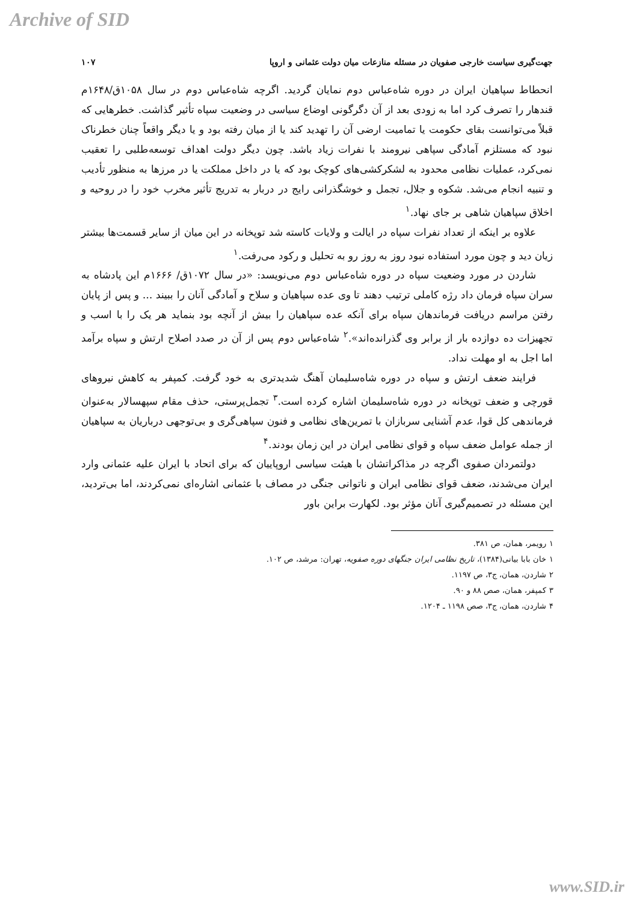Archive of SID
جهت‌گیری سیاست خارجی صفویان در مسئله منازعات میان دولت عثمانی و اروپا ۱۰۷
انحطاط سپاهیان ایران در دوره شاه‌عباس دوم نمایان گردید. اگرچه شاه‌عباس دوم در سال ۱۰۵۸ق/۱۶۴۸م قندهار را تصرف کرد اما به زودی بعد از آن دگرگونی اوضاع سیاسی در وضعیت سپاه تأثیر گذاشت. خطرهایی که قبلاً می‌توانست بقای حکومت یا تمامیت ارضی آن را تهدید کند یا از میان رفته بود و یا دیگر واقعاً چنان خطرناک نبود که مستلزم آمادگی سپاهی نیرومند با نفرات زیاد باشد. چون دیگر دولت اهداف توسعه‌طلبی را تعقیب نمی‌کرد، عملیات نظامی محدود به لشکرکشی‌های کوچک بود که یا در داخل مملکت یا در مرزها به منظور تأدیب و تنبیه انجام می‌شد. شکوه و جلال، تجمل و خوشگذرانی رایج در دربار به تدریج تأثیر مخرب خود را در روحیه و اخلاق سپاهیان شاهی بر جای نهاد.<sup>۱</sup>
علاوه بر اینکه از تعداد نفرات سپاه در ایالت و ولایات کاسته شد توپخانه در این میان از سایر قسمت‌ها بیشتر زیان دید و چون مورد استفاده نبود روز به روز رو به تحلیل و رکود می‌رفت.<sup>۱</sup>
شاردن در مورد وضعیت سپاه در دوره شاه‌عباس دوم می‌نویسد: «در سال ۱۰۷۲ق/ ۱۶۶۶م این پادشاه به سران سپاه فرمان داد رژه کاملی ترتیب دهند تا وی عده سپاهیان و سلاح و آمادگی آنان را ببیند ... و پس از پایان رفتن مراسم دریافت فرماندهان سپاه برای آنکه عده سپاهیان را بیش از آنچه بود بنماید هر یک را با اسب و تجهیزات ده دوازده بار از برابر وی گذرانده‌اند».<sup>۲</sup> شاه‌عباس دوم پس از آن در صدد اصلاح ارتش و سپاه برآمد اما اجل به او مهلت نداد.
فرایند ضعف ارتش و سپاه در دوره شاه‌سلیمان آهنگ شدیدتری به خود گرفت. کمپفر به کاهش نیروهای قورچی و ضعف توپخانه در دوره شاه‌سلیمان اشاره کرده است.<sup>۳</sup> تجمل‌پرستی، حذف مقام سپهسالار به‌عنوان فرماندهی کل قوا، عدم آشنایی سربازان با تمرین‌های نظامی و فنون سپاهی‌گری و بی‌توجهی درباریان به سپاهیان از جمله عوامل ضعف سپاه و قوای نظامی ایران در این زمان بودند.<sup>۴</sup>
دولتمردان صفوی اگرچه در مذاکراتشان با هیئت سیاسی اروپاییان که برای اتحاد با ایران علیه عثمانی وارد ایران می‌شدند، ضعف قوای نظامی ایران و ناتوانی جنگی در مصاف با عثمانی اشاره‌ای نمی‌کردند، اما بی‌تردید، این مسئله در تصمیم‌گیری آنان مؤثر بود. لکهارت براین باور
۱ رویمر، همان، ص ۳۸۱.
۱ خان بابا بیانی(۱۳۸۴)، تاریخ نظامی ایران جنگهای دوره صفویه، تهران: مرشد، ص ۱۰۲.
۲ شاردن، همان، ج۳، ص ۱۱۹۷.
۳ کمپفر، همان، صص ۸۸ و ۹۰.
۴ شاردن، همان، ج۳، صص ۱۱۹۸ ـ ۱۲۰۴.
www.SID.ir